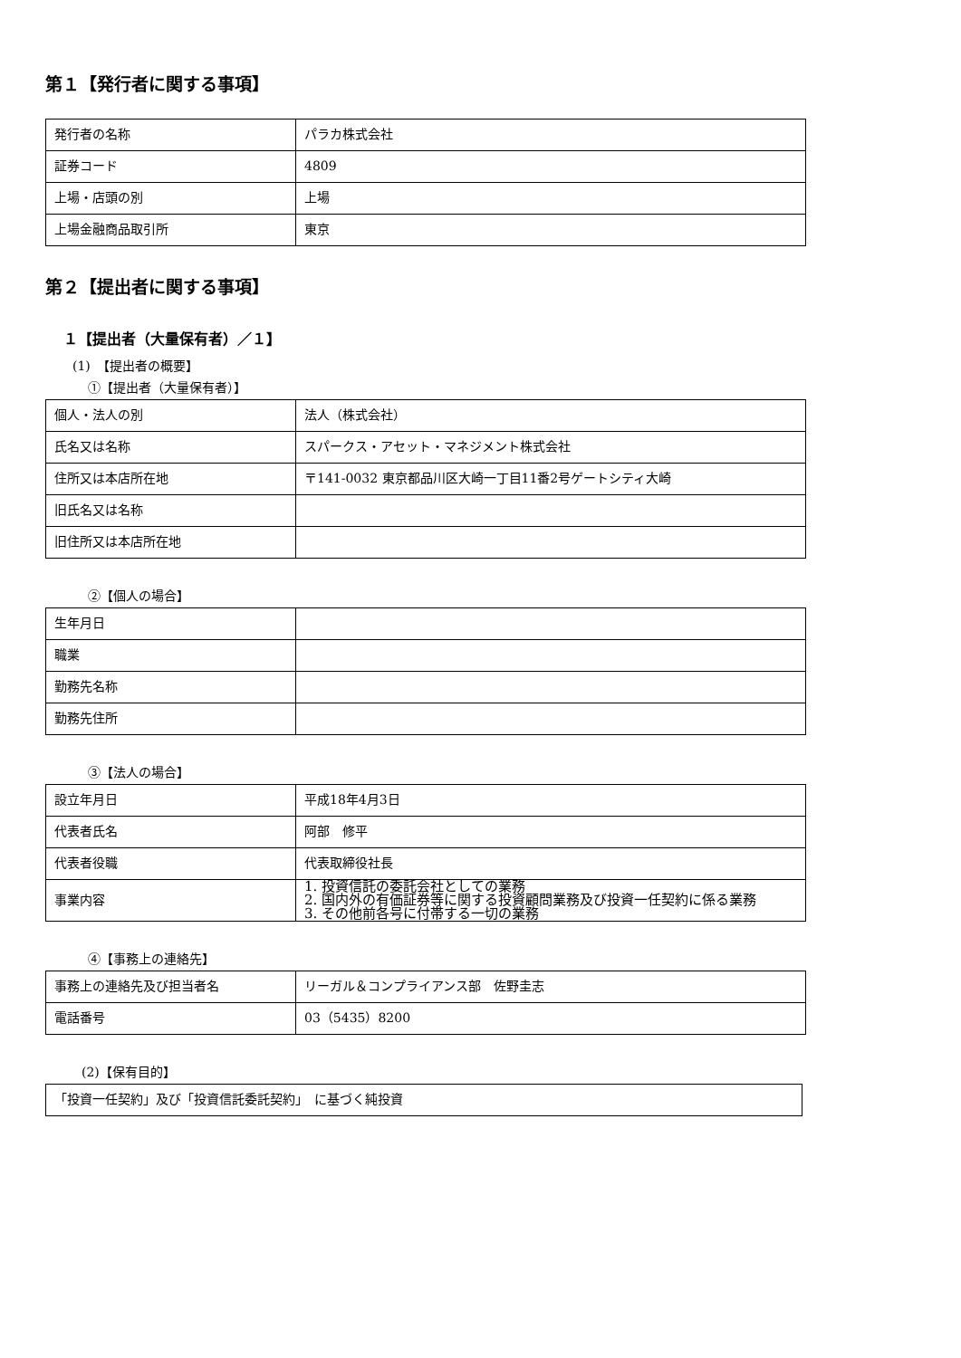第１【発行者に関する事項】
| 発行者の名称 | パラカ株式会社 |
| 証券コード | 4809 |
| 上場・店頭の別 | 上場 |
| 上場金融商品取引所 | 東京 |
第２【提出者に関する事項】
１【提出者（大量保有者）／１】
(1)　【提出者の概要】
①【提出者（大量保有者）】
| 個人・法人の別 | 法人（株式会社） |
| 氏名又は名称 | スパークス・アセット・マネジメント株式会社 |
| 住所又は本店所在地 | 〒141-0032 東京都品川区大崎一丁目11番2号ゲートシティ大崎 |
| 旧氏名又は名称 | |
| 旧住所又は本店所在地 | |
②【個人の場合】
| 生年月日 | |
| 職業 | |
| 勤務先名称 | |
| 勤務先住所 | |
③【法人の場合】
| 設立年月日 | 平成18年4月3日 |
| 代表者氏名 | 阿部 修平 |
| 代表者役職 | 代表取締役社長 |
| 事業内容 | 1. 投資信託の委託会社としての業務 2. 国内外の有価証券等に関する投資顧問業務及び投資一任契約に係る業務 3. その他前各号に付帯する一切の業務 |
④【事務上の連絡先】
| 事務上の連絡先及び担当者名 | リーガル＆コンプライアンス部 佐野圭志 |
| 電話番号 | 03（5435）8200 |
(2)【保有目的】
| 「投資一任契約」及び「投資信託委託契約」 に基づく純投資 |